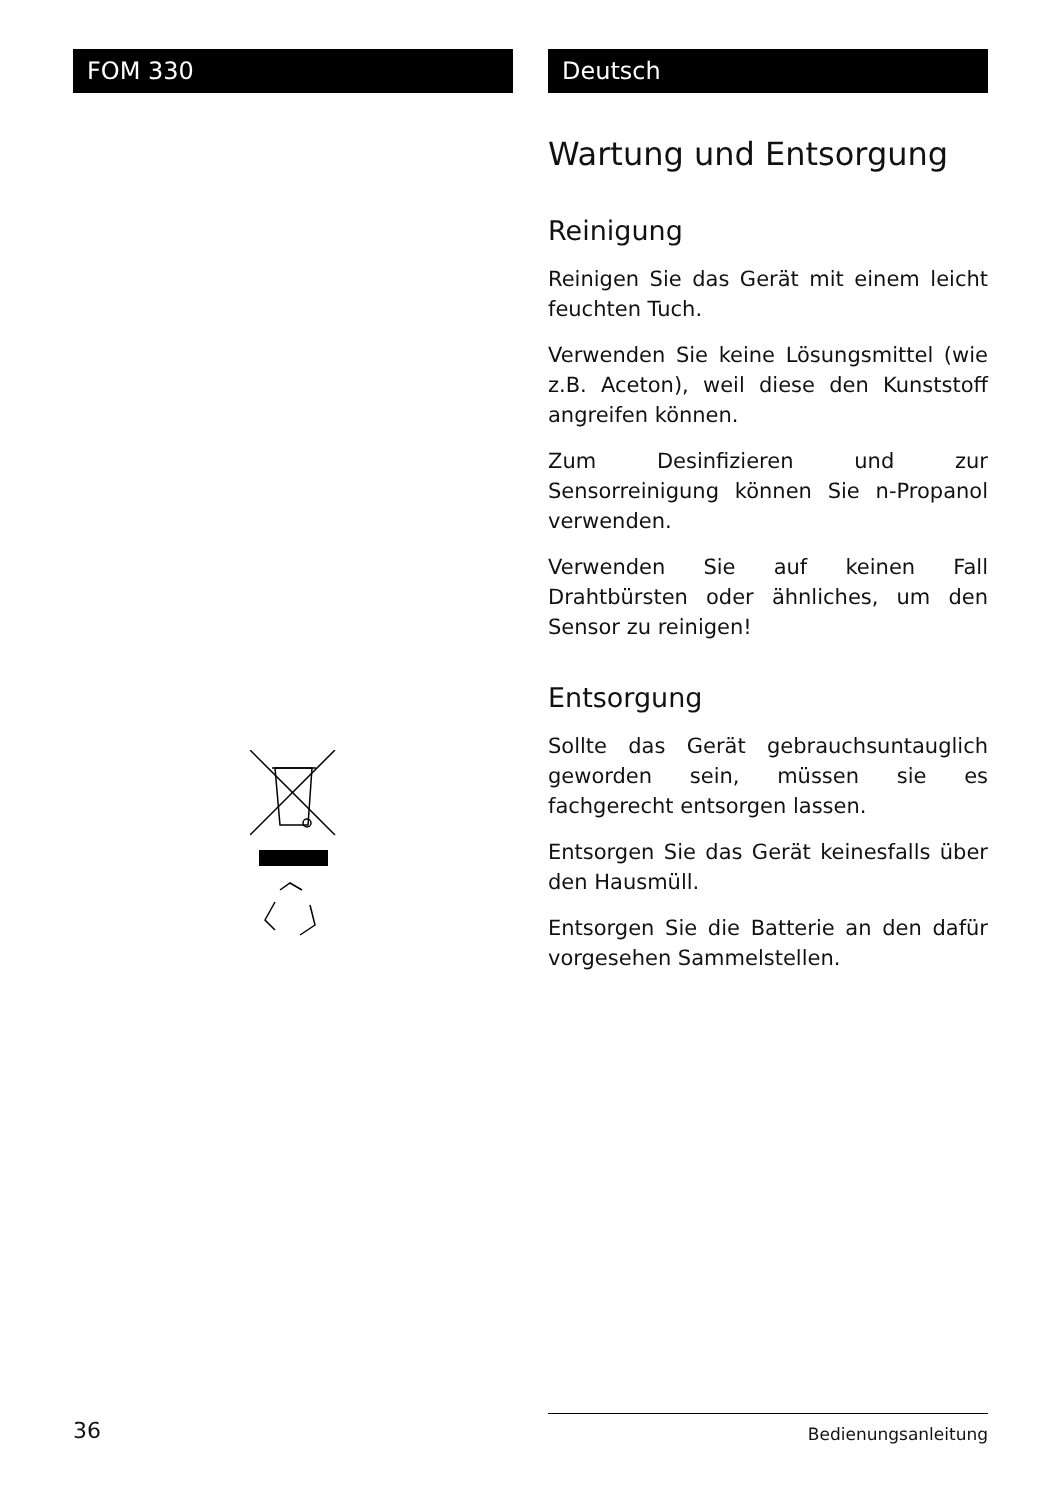FOM 330 Deutsch
Wartung und Entsorgung
Reinigung
Reinigen Sie das Gerät mit einem leicht feuchten Tuch.
Verwenden Sie keine Lösungsmittel (wie z.B. Aceton), weil diese den Kunststoff angreifen können.
Zum Desinfizieren und zur Sensorreinigung können Sie n-Propanol verwenden.
Verwenden Sie auf keinen Fall Drahtbürsten oder ähnliches, um den Sensor zu reinigen!
Entsorgung
Sollte das Gerät gebrauchsuntauglich geworden sein, müssen sie es fachgerecht entsorgen lassen.
Entsorgen Sie das Gerät keinesfalls über den Hausmüll.
Entsorgen Sie die Batterie an den dafür vorgesehen Sammelstellen.
36 Bedienungsanleitung